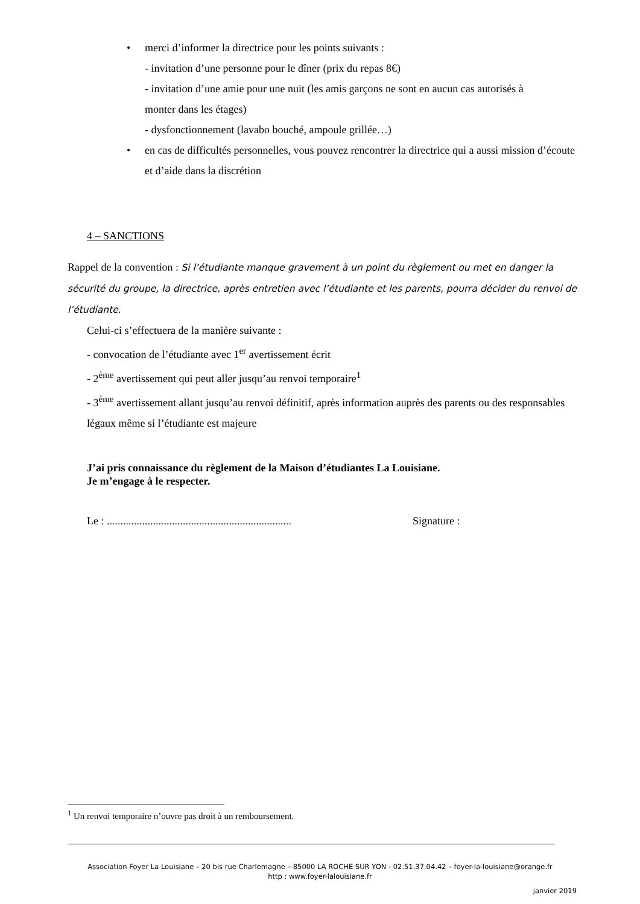• merci d’informer la directrice pour les points suivants :
- invitation d’une personne pour le dîner (prix du repas 8€)
- invitation d’une amie pour une nuit (les amis garçons ne sont en aucun cas autorisés à
monter dans les étages)
- dysfonctionnement (lavabo bouché, ampoule grillée…)
• en cas de difficultés personnelles, vous pouvez rencontrer la directrice qui a aussi mission d’écoute et d’aide dans la discrétion
4 – SANCTIONS
Rappel de la convention : Si l’étudiante manque gravement à un point du règlement ou met en danger la sécurité du groupe, la directrice, après entretien avec l’étudiante et les parents, pourra décider du renvoi de l’étudiante.
Celui-ci s’effectuera de la manière suivante :
- convocation de l’étudiante avec 1<sup>er</sup> avertissement écrit
- 2<sup>ème</sup> avertissement qui peut aller jusqu’au renvoi temporaire<sup>1</sup>
- 3<sup>ème</sup> avertissement allant jusqu’au renvoi définitif, après information auprès des parents ou des responsables légaux même si l’étudiante est majeure
J’ai pris connaissance du règlement de la Maison d’étudiantes La Louisiane.
Je m’engage à le respecter.
Le : .................................................................... Signature :
<sup>1</sup> Un renvoi temporaire n’ouvre pas droit à un remboursement.
Association Foyer La Louisiane – 20 bis rue Charlemagne – 85000 LA ROCHE SUR YON - 02.51.37.04.42 – foyer-la-louisiane@orange.fr
http : www.foyer-lalouisiane.fr
janvier 2019